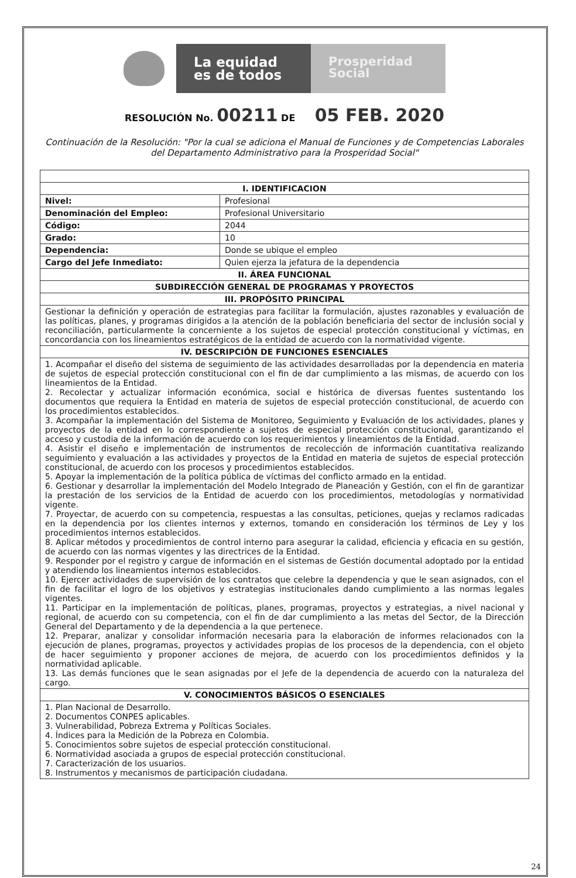La equidad
es de todos
Prosperidad
Social
RESOLUCIÓN No. 00211 DE 05 FEB. 2020
Continuación de la Resolución: "Por la cual se adiciona el Manual de Funciones y de Competencias Laborales del Departamento Administrativo para la Prosperidad Social"
| I. IDENTIFICACION | |
| --- | --- |
| Nivel: | Profesional |
| Denominación del Empleo: | Profesional Universitario |
| Código: | 2044 |
| Grado: | 10 |
| Dependencia: | Donde se ubique el empleo |
| Cargo del Jefe Inmediato: | Quien ejerza la jefatura de la dependencia |
| II. ÁREA FUNCIONAL | |
| SUBDIRECCIÓN GENERAL DE PROGRAMAS Y PROYECTOS | |
| III. PROPÓSITO PRINCIPAL | |
| Gestionar la definición y operación de estrategias para facilitar la formulación, ajustes razonables y evaluación de las políticas, planes, y programas dirigidos a la atención de la población beneficiaria del sector de inclusión social y reconciliación, particularmente la concerniente a los sujetos de especial protección constitucional y víctimas, en concordancia con los lineamientos estratégicos de la entidad de acuerdo con la normatividad vigente. | |
| IV. DESCRIPCIÓN DE FUNCIONES ESENCIALES | |
| 1. Acompañar el diseño del sistema de seguimiento de las actividades desarrolladas por la dependencia en materia de sujetos de especial protección constitucional con el fin de dar cumplimiento a las mismas, de acuerdo con los lineamientos de la Entidad. 2. Recolectar y actualizar información económica, social e histórica de diversas fuentes sustentando los documentos que requiera la Entidad en materia de sujetos de especial protección constitucional, de acuerdo con los procedimientos establecidos. 3. Acompañar la implementación del Sistema de Monitoreo, Seguimiento y Evaluación de los actividades, planes y proyectos de la entidad en lo correspondiente a sujetos de especial protección constitucional, garantizando el acceso y custodia de la información de acuerdo con los requerimientos y lineamientos de la Entidad. 4. Asistir el diseño e implementación de instrumentos de recolección de información cuantitativa realizando seguimiento y evaluación a las actividades y proyectos de la Entidad en materia de sujetos de especial protección constitucional, de acuerdo con los procesos y procedimientos establecidos. 5. Apoyar la implementación de la política pública de víctimas del conflicto armado en la entidad. 6. Gestionar y desarrollar la implementación del Modelo Integrado de Planeación y Gestión, con el fin de garantizar la prestación de los servicios de la Entidad de acuerdo con los procedimientos, metodologías y normatividad vigente. 7. Proyectar, de acuerdo con su competencia, respuestas a las consultas, peticiones, quejas y reclamos radicadas en la dependencia por los clientes internos y externos, tomando en consideración los términos de Ley y los procedimientos internos establecidos. 8. Aplicar métodos y procedimientos de control interno para asegurar la calidad, eficiencia y eficacia en su gestión, de acuerdo con las normas vigentes y las directrices de la Entidad. 9. Responder por el registro y cargue de información en el sistemas de Gestión documental adoptado por la entidad y atendiendo los lineamientos internos establecidos. 10. Ejercer actividades de supervisión de los contratos que celebre la dependencia y que le sean asignados, con el fin de facilitar el logro de los objetivos y estrategias institucionales dando cumplimiento a las normas legales vigentes. 11. Participar en la implementación de políticas, planes, programas, proyectos y estrategias, a nivel nacional y regional, de acuerdo con su competencia, con el fin de dar cumplimiento a las metas del Sector, de la Dirección General del Departamento y de la dependencia a la que pertenece. 12. Preparar, analizar y consolidar información necesaria para la elaboración de informes relacionados con la ejecución de planes, programas, proyectos y actividades propias de los procesos de la dependencia, con el objeto de hacer seguimiento y proponer acciones de mejora, de acuerdo con los procedimientos definidos y la normatividad aplicable. 13. Las demás funciones que le sean asignadas por el Jefe de la dependencia de acuerdo con la naturaleza del cargo. | |
| V. CONOCIMIENTOS BÁSICOS O ESENCIALES | |
| 1. Plan Nacional de Desarrollo. 2. Documentos CONPES aplicables. 3. Vulnerabilidad, Pobreza Extrema y Políticas Sociales. 4. Índices para la Medición de la Pobreza en Colombia. 5. Conocimientos sobre sujetos de especial protección constitucional. 6. Normatividad asociada a grupos de especial protección constitucional. 7. Caracterización de los usuarios. 8. Instrumentos y mecanismos de participación ciudadana. | |
24